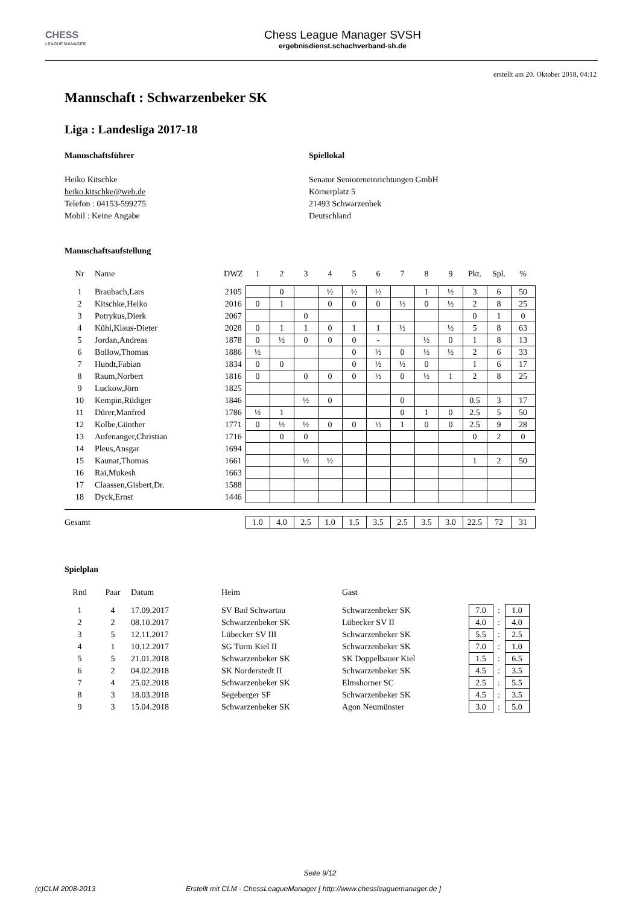CHESS
LEAGUE MANAGER
Chess League Manager SVSH
ergebnisdienst.schachverband-sh.de
erstellt am 20. Oktober 2018, 04:12
Mannschaft : Schwarzenbeker SK
Liga : Landesliga 2017-18
Mannschaftsführer
Heiko Kitschke
heiko.kitschke@web.de
Telefon : 04153-599275
Mobil : Keine Angabe
Spiellokal
Senator Senioreneinrichtungen GmbH
Körnerplatz 5
21493 Schwarzenbek
Deutschland
Mannschaftsaufstellung
| Nr | Name | DWZ | 1 | 2 | 3 | 4 | 5 | 6 | 7 | 8 | 9 | Pkt. | Spl. | % |
| --- | --- | --- | --- | --- | --- | --- | --- | --- | --- | --- | --- | --- | --- | --- |
| 1 | Braubach,Lars | 2105 | | 0 | | ½ | ½ | ½ | | 1 | ½ | 3 | 6 | 50 |
| 2 | Kitschke,Heiko | 2016 | 0 | 1 | | 0 | 0 | 0 | ½ | 0 | ½ | 2 | 8 | 25 |
| 3 | Potrykus,Dierk | 2067 | | | 0 | | | | | | | 0 | 1 | 0 |
| 4 | Kühl,Klaus-Dieter | 2028 | 0 | 1 | 1 | 0 | 1 | 1 | ½ | | ½ | 5 | 8 | 63 |
| 5 | Jordan,Andreas | 1878 | 0 | ½ | 0 | 0 | 0 | - | | ½ | 0 | 1 | 8 | 13 |
| 6 | Bollow,Thomas | 1886 | ½ | | | | 0 | ½ | 0 | ½ | ½ | 2 | 6 | 33 |
| 7 | Hundt,Fabian | 1834 | 0 | 0 | | | 0 | ½ | ½ | 0 | | 1 | 6 | 17 |
| 8 | Raum,Norbert | 1816 | 0 | | 0 | 0 | 0 | ½ | 0 | ½ | 1 | 2 | 8 | 25 |
| 9 | Luckow,Jörn | 1825 | | | | | | | | | | | | |
| 10 | Kempin,Rüdiger | 1846 | | | ½ | 0 | | | 0 | | | 0.5 | 3 | 17 |
| 11 | Dürer,Manfred | 1786 | ½ | 1 | | | | | 0 | 1 | 0 | 2.5 | 5 | 50 |
| 12 | Kolbe,Günther | 1771 | 0 | ½ | ½ | 0 | 0 | ½ | 1 | 0 | 0 | 2.5 | 9 | 28 |
| 13 | Aufenanger,Christian | 1716 | | 0 | 0 | | | | | | | 0 | 2 | 0 |
| 14 | Pleus,Ansgar | 1694 | | | | | | | | | | | | |
| 15 | Kaunat,Thomas | 1661 | | | ½ | ½ | | | | | | 1 | 2 | 50 |
| 16 | Rai,Mukesh | 1663 | | | | | | | | | | | | |
| 17 | Claassen,Gisbert,Dr. | 1588 | | | | | | | | | | | | |
| 18 | Dyck,Ernst | 1446 | | | | | | | | | | | | |
| Gesamt | | | 1.0 | 4.0 | 2.5 | 1.0 | 1.5 | 3.5 | 2.5 | 3.5 | 3.0 | 22.5 | 72 | 31 |
Spielplan
| Rnd | Paar | Datum | Heim | Gast | | | |
| --- | --- | --- | --- | --- | --- | --- | --- |
| 1 | 4 | 17.09.2017 | SV Bad Schwartau | Schwarzenbeker SK | 7.0 | : | 1.0 |
| 2 | 2 | 08.10.2017 | Schwarzenbeker SK | Lübecker SV II | 4.0 | : | 4.0 |
| 3 | 5 | 12.11.2017 | Lübecker SV III | Schwarzenbeker SK | 5.5 | : | 2.5 |
| 4 | 1 | 10.12.2017 | SG Turm Kiel II | Schwarzenbeker SK | 7.0 | : | 1.0 |
| 5 | 5 | 21.01.2018 | Schwarzenbeker SK | SK Doppelbauer Kiel | 1.5 | : | 6.5 |
| 6 | 2 | 04.02.2018 | SK Norderstedt II | Schwarzenbeker SK | 4.5 | : | 3.5 |
| 7 | 4 | 25.02.2018 | Schwarzenbeker SK | Elmshorner SC | 2.5 | : | 5.5 |
| 8 | 3 | 18.03.2018 | Segeberger SF | Schwarzenbeker SK | 4.5 | : | 3.5 |
| 9 | 3 | 15.04.2018 | Schwarzenbeker SK | Agon Neumünster | 3.0 | : | 5.0 |
Seite 9/12
(c)CLM 2008-2013 Erstellt mit CLM - ChessLeagueManager [ http://www.chessleaguemanager.de ]